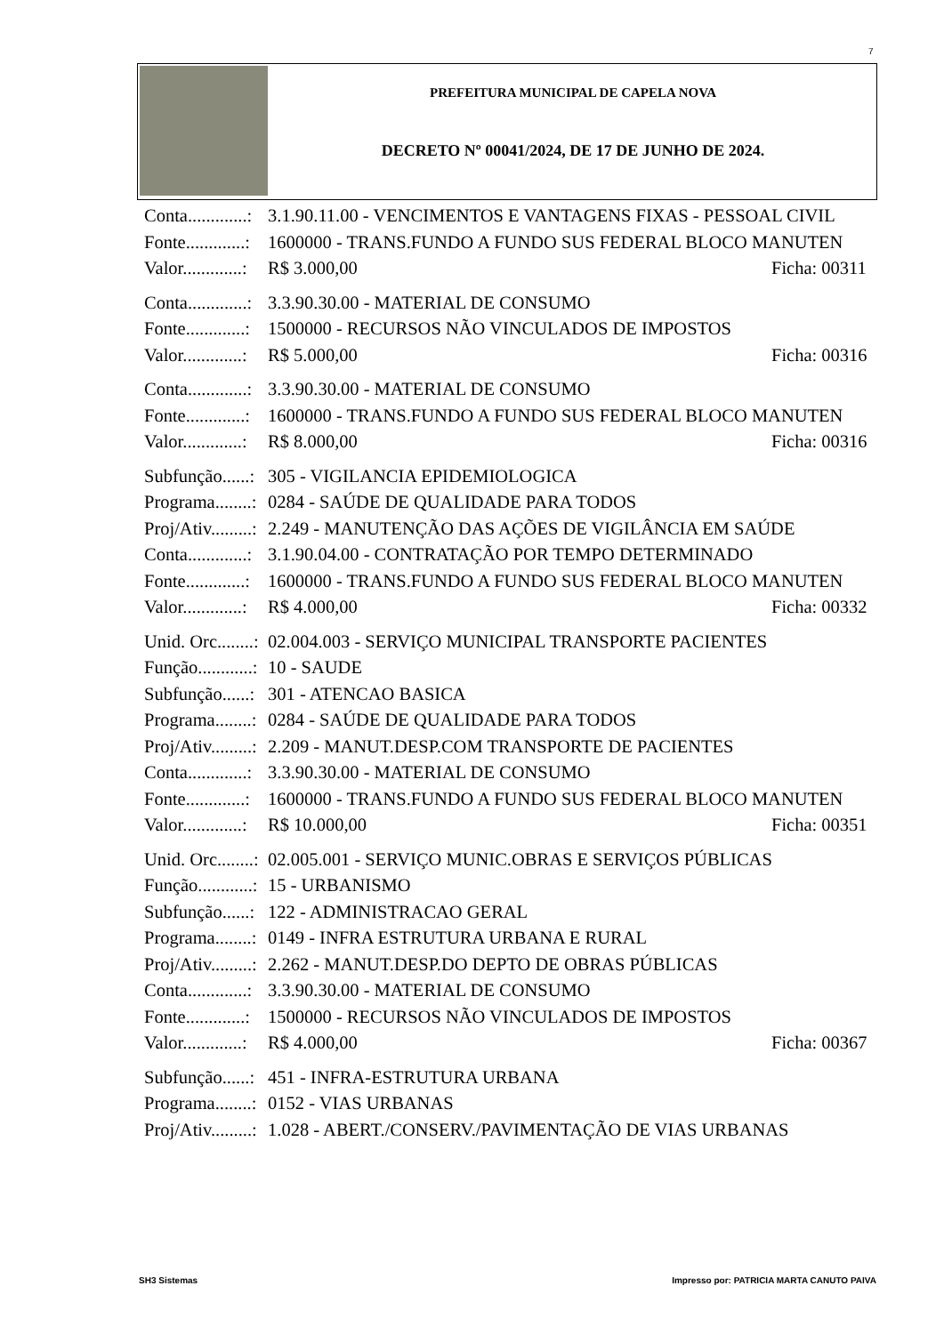7
PREFEITURA MUNICIPAL DE CAPELA NOVA
DECRETO Nº 00041/2024, DE 17 DE JUNHO DE 2024.
Conta.............: 3.1.90.11.00 - VENCIMENTOS E VANTAGENS FIXAS - PESSOAL CIVIL
Fonte.............: 1600000 - TRANS.FUNDO A FUNDO SUS FEDERAL BLOCO MANUTEN
Valor.............: R$ 3.000,00 Ficha: 00311
Conta.............: 3.3.90.30.00 - MATERIAL DE CONSUMO
Fonte.............: 1500000 - RECURSOS NÃO VINCULADOS DE IMPOSTOS
Valor.............: R$ 5.000,00 Ficha: 00316
Conta.............: 3.3.90.30.00 - MATERIAL DE CONSUMO
Fonte.............: 1600000 - TRANS.FUNDO A FUNDO SUS FEDERAL BLOCO MANUTEN
Valor.............: R$ 8.000,00 Ficha: 00316
Subfunção......: 305 - VIGILANCIA EPIDEMIOLOGICA
Programa........: 0284 - SAÚDE DE QUALIDADE PARA TODOS
Proj/Ativ.........: 2.249 - MANUTENÇÃO DAS AÇÕES DE VIGILÂNCIA EM SAÚDE
Conta.............: 3.1.90.04.00 - CONTRATAÇÃO POR TEMPO DETERMINADO
Fonte.............: 1600000 - TRANS.FUNDO A FUNDO SUS FEDERAL BLOCO MANUTEN
Valor.............: R$ 4.000,00 Ficha: 00332
Unid. Orc........: 02.004.003 - SERVIÇO MUNICIPAL TRANSPORTE PACIENTES
Função............: 10 - SAUDE
Subfunção......: 301 - ATENCAO BASICA
Programa........: 0284 - SAÚDE DE QUALIDADE PARA TODOS
Proj/Ativ.........: 2.209 - MANUT.DESP.COM TRANSPORTE DE PACIENTES
Conta.............: 3.3.90.30.00 - MATERIAL DE CONSUMO
Fonte.............: 1600000 - TRANS.FUNDO A FUNDO SUS FEDERAL BLOCO MANUTEN
Valor.............: R$ 10.000,00 Ficha: 00351
Unid. Orc........: 02.005.001 - SERVIÇO MUNIC.OBRAS E SERVIÇOS PÚBLICAS
Função............: 15 - URBANISMO
Subfunção......: 122 - ADMINISTRACAO GERAL
Programa........: 0149 - INFRA ESTRUTURA URBANA E RURAL
Proj/Ativ.........: 2.262 - MANUT.DESP.DO DEPTO DE OBRAS PÚBLICAS
Conta.............: 3.3.90.30.00 - MATERIAL DE CONSUMO
Fonte.............: 1500000 - RECURSOS NÃO VINCULADOS DE IMPOSTOS
Valor.............: R$ 4.000,00 Ficha: 00367
Subfunção......: 451 - INFRA-ESTRUTURA URBANA
Programa........: 0152 - VIAS URBANAS
Proj/Ativ.........: 1.028 - ABERT./CONSERV./PAVIMENTAÇÃO DE VIAS URBANAS
SH3 Sistemas
Impresso por: PATRICIA MARTA CANUTO PAIVA